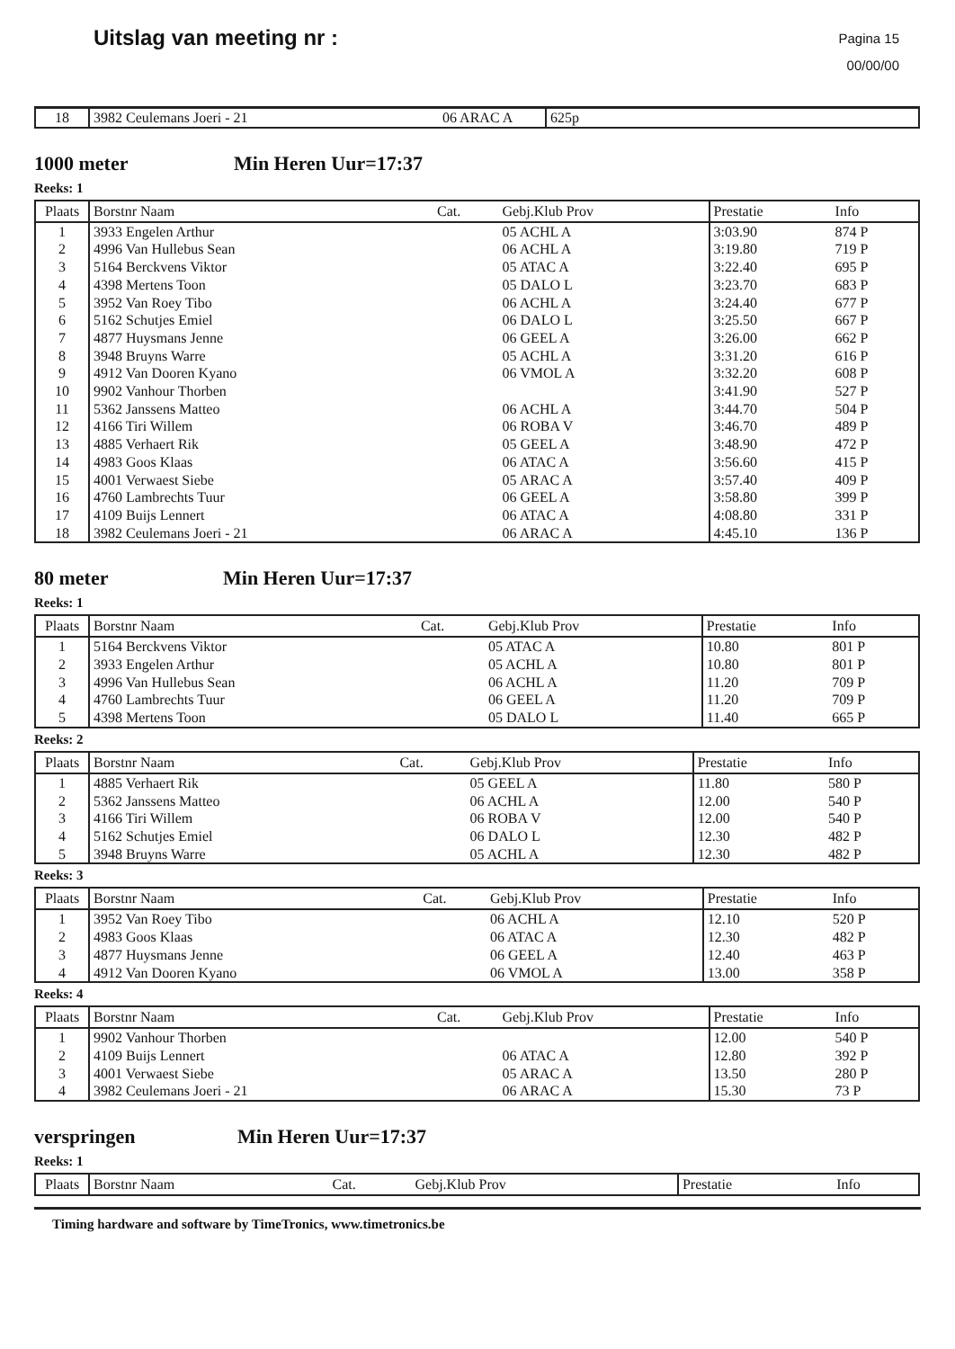Uitslag van meeting nr :
Pagina 15
00/00/00
| 18 | 3982 Ceulemans Joeri - 21 | 06 ARAC A | 625p |
1000 meter Min Heren Uur=17:37
Reeks: 1
| Plaats | Borstnr Naam | Cat. | Gebj.Klub Prov | Prestatie | Info |
| --- | --- | --- | --- | --- | --- |
| 1 | 3933 Engelen Arthur | | 05 ACHL A | 3:03.90 | 874 P |
| 2 | 4996 Van Hullebus Sean | | 06 ACHL A | 3:19.80 | 719 P |
| 3 | 5164 Berckvens Viktor | | 05 ATAC A | 3:22.40 | 695 P |
| 4 | 4398 Mertens Toon | | 05 DALO L | 3:23.70 | 683 P |
| 5 | 3952 Van Roey Tibo | | 06 ACHL A | 3:24.40 | 677 P |
| 6 | 5162 Schutjes Emiel | | 06 DALO L | 3:25.50 | 667 P |
| 7 | 4877 Huysmans Jenne | | 06 GEEL A | 3:26.00 | 662 P |
| 8 | 3948 Bruyns Warre | | 05 ACHL A | 3:31.20 | 616 P |
| 9 | 4912 Van Dooren Kyano | | 06 VMOL A | 3:32.20 | 608 P |
| 10 | 9902 Vanhour Thorben | | | 3:41.90 | 527 P |
| 11 | 5362 Janssens Matteo | | 06 ACHL A | 3:44.70 | 504 P |
| 12 | 4166 Tiri Willem | | 06 ROBA V | 3:46.70 | 489 P |
| 13 | 4885 Verhaert Rik | | 05 GEEL A | 3:48.90 | 472 P |
| 14 | 4983 Goos Klaas | | 06 ATAC A | 3:56.60 | 415 P |
| 15 | 4001 Verwaest Siebe | | 05 ARAC A | 3:57.40 | 409 P |
| 16 | 4760 Lambrechts Tuur | | 06 GEEL A | 3:58.80 | 399 P |
| 17 | 4109 Buijs Lennert | | 06 ATAC A | 4:08.80 | 331 P |
| 18 | 3982 Ceulemans Joeri - 21 | | 06 ARAC A | 4:45.10 | 136 P |
80 meter Min Heren Uur=17:37
Reeks: 1
| Plaats | Borstnr Naam | Cat. | Gebj.Klub Prov | Prestatie | Info |
| --- | --- | --- | --- | --- | --- |
| 1 | 5164 Berckvens Viktor | | 05 ATAC A | 10.80 | 801 P |
| 2 | 3933 Engelen Arthur | | 05 ACHL A | 10.80 | 801 P |
| 3 | 4996 Van Hullebus Sean | | 06 ACHL A | 11.20 | 709 P |
| 4 | 4760 Lambrechts Tuur | | 06 GEEL A | 11.20 | 709 P |
| 5 | 4398 Mertens Toon | | 05 DALO L | 11.40 | 665 P |
Reeks: 2
| Plaats | Borstnr Naam | Cat. | Gebj.Klub Prov | Prestatie | Info |
| --- | --- | --- | --- | --- | --- |
| 1 | 4885 Verhaert Rik | | 05 GEEL A | 11.80 | 580 P |
| 2 | 5362 Janssens Matteo | | 06 ACHL A | 12.00 | 540 P |
| 3 | 4166 Tiri Willem | | 06 ROBA V | 12.00 | 540 P |
| 4 | 5162 Schutjes Emiel | | 06 DALO L | 12.30 | 482 P |
| 5 | 3948 Bruyns Warre | | 05 ACHL A | 12.30 | 482 P |
Reeks: 3
| Plaats | Borstnr Naam | Cat. | Gebj.Klub Prov | Prestatie | Info |
| --- | --- | --- | --- | --- | --- |
| 1 | 3952 Van Roey Tibo | | 06 ACHL A | 12.10 | 520 P |
| 2 | 4983 Goos Klaas | | 06 ATAC A | 12.30 | 482 P |
| 3 | 4877 Huysmans Jenne | | 06 GEEL A | 12.40 | 463 P |
| 4 | 4912 Van Dooren Kyano | | 06 VMOL A | 13.00 | 358 P |
Reeks: 4
| Plaats | Borstnr Naam | Cat. | Gebj.Klub Prov | Prestatie | Info |
| --- | --- | --- | --- | --- | --- |
| 1 | 9902 Vanhour Thorben | | | 12.00 | 540 P |
| 2 | 4109 Buijs Lennert | | 06 ATAC A | 12.80 | 392 P |
| 3 | 4001 Verwaest Siebe | | 05 ARAC A | 13.50 | 280 P |
| 4 | 3982 Ceulemans Joeri - 21 | | 06 ARAC A | 15.30 | 73 P |
verspringen Min Heren Uur=17:37
Reeks: 1
| Plaats | Borstnr Naam | Cat. | Gebj.Klub Prov | Prestatie | Info |
| --- | --- | --- | --- | --- | --- |
Timing hardware and software by TimeTronics, www.timetronics.be